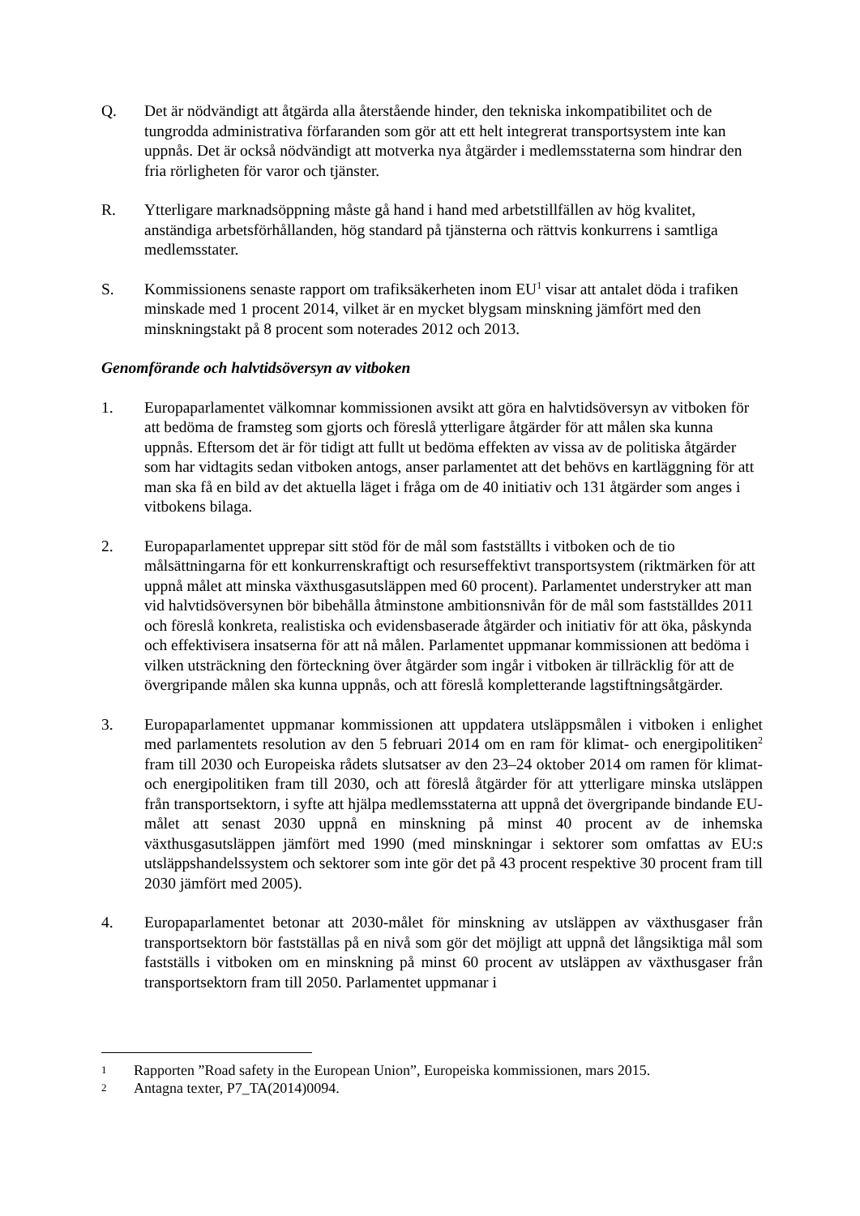Q. Det är nödvändigt att åtgärda alla återstående hinder, den tekniska inkompatibilitet och de tungrodda administrativa förfaranden som gör att ett helt integrerat transportsystem inte kan uppnås. Det är också nödvändigt att motverka nya åtgärder i medlemsstaterna som hindrar den fria rörligheten för varor och tjänster.
R. Ytterligare marknadsöppning måste gå hand i hand med arbetstillfällen av hög kvalitet, anständiga arbetsförhållanden, hög standard på tjänsterna och rättvis konkurrens i samtliga medlemsstater.
S. Kommissionens senaste rapport om trafiksäkerheten inom EU<sup>1</sup> visar att antalet döda i trafiken minskade med 1 procent 2014, vilket är en mycket blygsam minskning jämfört med den minskningstakt på 8 procent som noterades 2012 och 2013.
Genomförande och halvtidsöversyn av vitboken
1. Europaparlamentet välkomnar kommissionen avsikt att göra en halvtidsöversyn av vitboken för att bedöma de framsteg som gjorts och föreslå ytterligare åtgärder för att målen ska kunna uppnås. Eftersom det är för tidigt att fullt ut bedöma effekten av vissa av de politiska åtgärder som har vidtagits sedan vitboken antogs, anser parlamentet att det behövs en kartläggning för att man ska få en bild av det aktuella läget i fråga om de 40 initiativ och 131 åtgärder som anges i vitbokens bilaga.
2. Europaparlamentet upprepar sitt stöd för de mål som fastställts i vitboken och de tio målsättningarna för ett konkurrenskraftigt och resurseffektivt transportsystem (riktmärken för att uppnå målet att minska växthusgasutsläppen med 60 procent). Parlamentet understryker att man vid halvtidsöversynen bör bibehålla åtminstone ambitionsnivån för de mål som fastställdes 2011 och föreslå konkreta, realistiska och evidensbaserade åtgärder och initiativ för att öka, påskynda och effektivisera insatserna för att nå målen. Parlamentet uppmanar kommissionen att bedöma i vilken utsträckning den förteckning över åtgärder som ingår i vitboken är tillräcklig för att de övergripande målen ska kunna uppnås, och att föreslå kompletterande lagstiftningsåtgärder.
3. Europaparlamentet uppmanar kommissionen att uppdatera utsläppsmålen i vitboken i enlighet med parlamentets resolution av den 5 februari 2014 om en ram för klimat- och energipolitiken<sup>2</sup> fram till 2030 och Europeiska rådets slutsatser av den 23–24 oktober 2014 om ramen för klimat- och energipolitiken fram till 2030, och att föreslå åtgärder för att ytterligare minska utsläppen från transportsektorn, i syfte att hjälpa medlemsstaterna att uppnå det övergripande bindande EU-målet att senast 2030 uppnå en minskning på minst 40 procent av de inhemska växthusgasutsläppen jämfört med 1990 (med minskningar i sektorer som omfattas av EU:s utsläppshandelssystem och sektorer som inte gör det på 43 procent respektive 30 procent fram till 2030 jämfört med 2005).
4. Europaparlamentet betonar att 2030-målet för minskning av utsläppen av växthusgaser från transportsektorn bör fastställas på en nivå som gör det möjligt att uppnå det långsiktiga mål som fastställs i vitboken om en minskning på minst 60 procent av utsläppen av växthusgaser från transportsektorn fram till 2050. Parlamentet uppmanar i
1
Rapporten ”Road safety in the European Union”, Europeiska kommissionen, mars 2015.
2
Antagna texter, P7_TA(2014)0094.